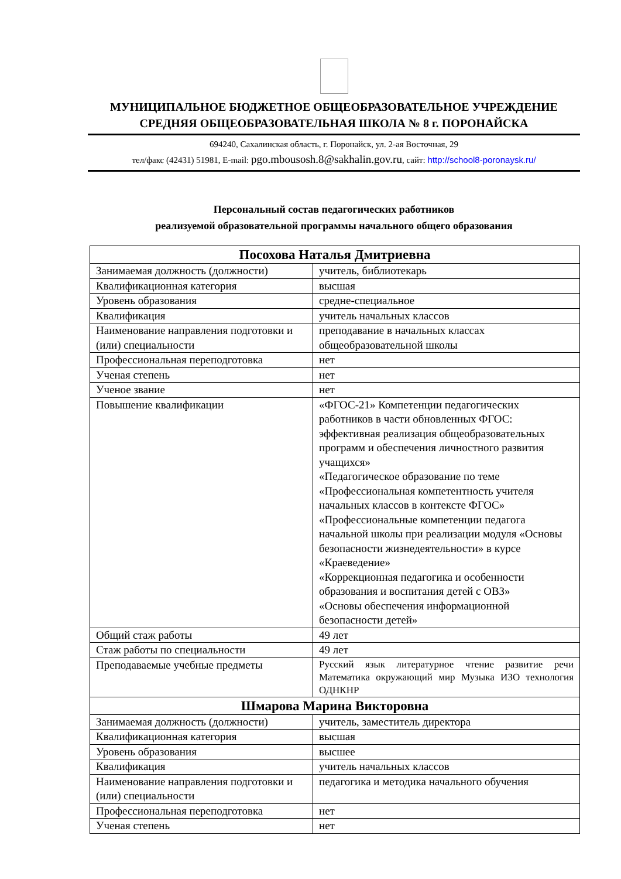МУНИЦИПАЛЬНОЕ БЮДЖЕТНОЕ ОБЩЕОБРАЗОВАТЕЛЬНОЕ УЧРЕЖДЕНИЕ
СРЕДНЯЯ ОБЩЕОБРАЗОВАТЕЛЬНАЯ ШКОЛА № 8 г. ПОРОНАЙСКА
694240, Сахалинская область, г. Поронайск, ул. 2-ая Восточная, 29
тел/факс (42431) 51981, E-mail: pgo.mbousosh.8@sakhalin.gov.ru, сайт: http://school8-poronaysk.ru/
Персональный состав педагогических работников
реализуемой образовательной программы начального общего образования
| Посохова Наталья Дмитриевна | |
| Занимаемая должность (должности) | учитель, библиотекарь |
| Квалификационная категория | высшая |
| Уровень образования | средне-специальное |
| Квалификация | учитель начальных классов |
| Наименование направления подготовки и (или) специальности | преподавание в начальных классах общеобразовательной школы |
| Профессиональная переподготовка | нет |
| Ученая степень | нет |
| Ученое звание | нет |
| Повышение квалификации | «ФГОС-21» Компетенции педагогических работников в части обновленных ФГОС: эффективная реализация общеобразовательных программ и обеспечения личностного развития учащихся» «Педагогическое образование по теме «Профессиональная компетентность учителя начальных классов в контексте ФГОС» «Профессиональные компетенции педагога начальной школы при реализации модуля «Основы безопасности жизнедеятельности» в курсе «Краеведение» «Коррекционная педагогика и особенности образования и воспитания детей с ОВЗ» «Основы обеспечения информационной безопасности детей» |
| Общий стаж работы | 49 лет |
| Стаж работы по специальности | 49 лет |
| Преподаваемые учебные предметы | Русский язык литературное чтение развитие речи Математика окружающий мир Музыка ИЗО технология ОДНКНР |
| Шмарова Марина Викторовна | |
| Занимаемая должность (должности) | учитель, заместитель директора |
| Квалификационная категория | высшая |
| Уровень образования | высшее |
| Квалификация | учитель начальных классов |
| Наименование направления подготовки и (или) специальности | педагогика и методика начального обучения |
| Профессиональная переподготовка | нет |
| Ученая степень | нет |